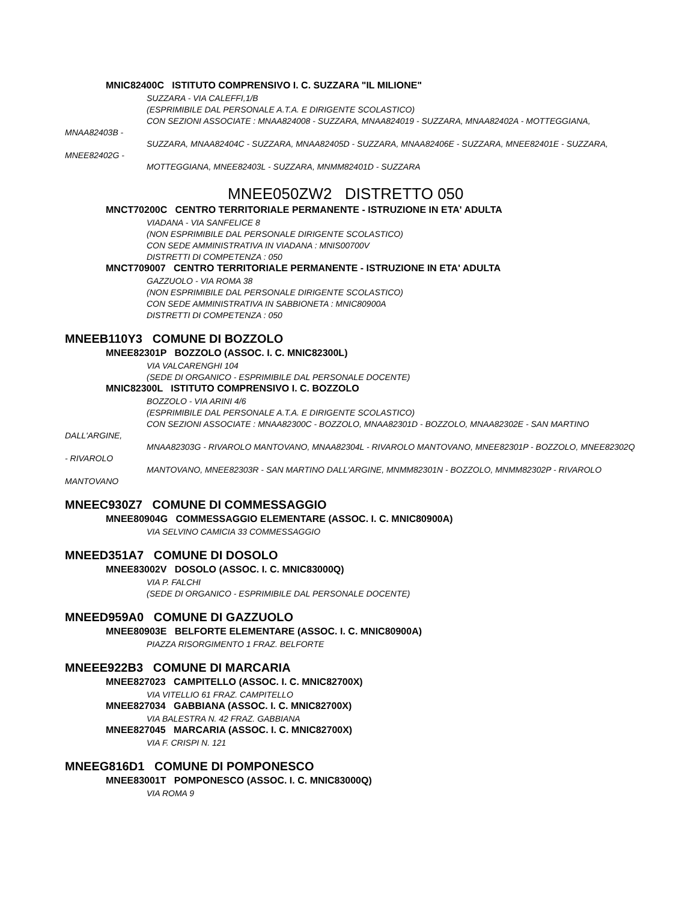MNIC82400C ISTITUTO COMPRENSIVO I. C. SUZZARA "IL MILIONE"
SUZZARA - VIA CALEFFI,1/B
(ESPRIMIBILE DAL PERSONALE A.T.A. E DIRIGENTE SCOLASTICO)
CON SEZIONI ASSOCIATE : MNAA824008 - SUZZARA, MNAA824019 - SUZZARA, MNAA82402A - MOTTEGGIANA, MNAA82403B -
SUZZARA, MNAA82404C - SUZZARA, MNAA82405D - SUZZARA, MNAA82406E - SUZZARA, MNEE82401E - SUZZARA, MNEE82402G -
MOTTEGGIANA, MNEE82403L - SUZZARA, MNMM82401D - SUZZARA
MNEE050ZW2 DISTRETTO 050
MNCT70200C CENTRO TERRITORIALE PERMANENTE - ISTRUZIONE IN ETA' ADULTA
VIADANA - VIA SANFELICE 8
(NON ESPRIMIBILE DAL PERSONALE DIRIGENTE SCOLASTICO)
CON SEDE AMMINISTRATIVA IN VIADANA : MNIS00700V
DISTRETTI DI COMPETENZA : 050
MNCT709007 CENTRO TERRITORIALE PERMANENTE - ISTRUZIONE IN ETA' ADULTA
GAZZUOLO - VIA ROMA 38
(NON ESPRIMIBILE DAL PERSONALE DIRIGENTE SCOLASTICO)
CON SEDE AMMINISTRATIVA IN SABBIONETA : MNIC80900A
DISTRETTI DI COMPETENZA : 050
MNEEB110Y3 COMUNE DI BOZZOLO
MNEE82301P BOZZOLO (ASSOC. I. C. MNIC82300L)
VIA VALCARENGHI 104
(SEDE DI ORGANICO - ESPRIMIBILE DAL PERSONALE DOCENTE)
MNIC82300L ISTITUTO COMPRENSIVO I. C. BOZZOLO
BOZZOLO - VIA ARINI 4/6
(ESPRIMIBILE DAL PERSONALE A.T.A. E DIRIGENTE SCOLASTICO)
CON SEZIONI ASSOCIATE : MNAA82300C - BOZZOLO, MNAA82301D - BOZZOLO, MNAA82302E - SAN MARTINO DALL'ARGINE,
MNAA82303G - RIVAROLO MANTOVANO, MNAA82304L - RIVAROLO MANTOVANO, MNEE82301P - BOZZOLO, MNEE82302Q - RIVAROLO
MANTOVANO, MNEE82303R - SAN MARTINO DALL'ARGINE, MNMM82301N - BOZZOLO, MNMM82302P - RIVAROLO MANTOVANO
MNEEC930Z7 COMUNE DI COMMESSAGGIO
MNEE80904G COMMESSAGGIO ELEMENTARE (ASSOC. I. C. MNIC80900A)
VIA SELVINO CAMICIA 33 COMMESSAGGIO
MNEED351A7 COMUNE DI DOSOLO
MNEE83002V DOSOLO (ASSOC. I. C. MNIC83000Q)
VIA P. FALCHI
(SEDE DI ORGANICO - ESPRIMIBILE DAL PERSONALE DOCENTE)
MNEED959A0 COMUNE DI GAZZUOLO
MNEE80903E BELFORTE ELEMENTARE (ASSOC. I. C. MNIC80900A)
PIAZZA RISORGIMENTO 1 FRAZ. BELFORTE
MNEEE922B3 COMUNE DI MARCARIA
MNEE827023 CAMPITELLO (ASSOC. I. C. MNIC82700X)
VIA VITELLIO 61 FRAZ. CAMPITELLO
MNEE827034 GABBIANA (ASSOC. I. C. MNIC82700X)
VIA BALESTRA N. 42 FRAZ. GABBIANA
MNEE827045 MARCARIA (ASSOC. I. C. MNIC82700X)
VIA F. CRISPI N. 121
MNEEG816D1 COMUNE DI POMPONESCO
MNEE83001T POMPONESCO (ASSOC. I. C. MNIC83000Q)
VIA ROMA 9